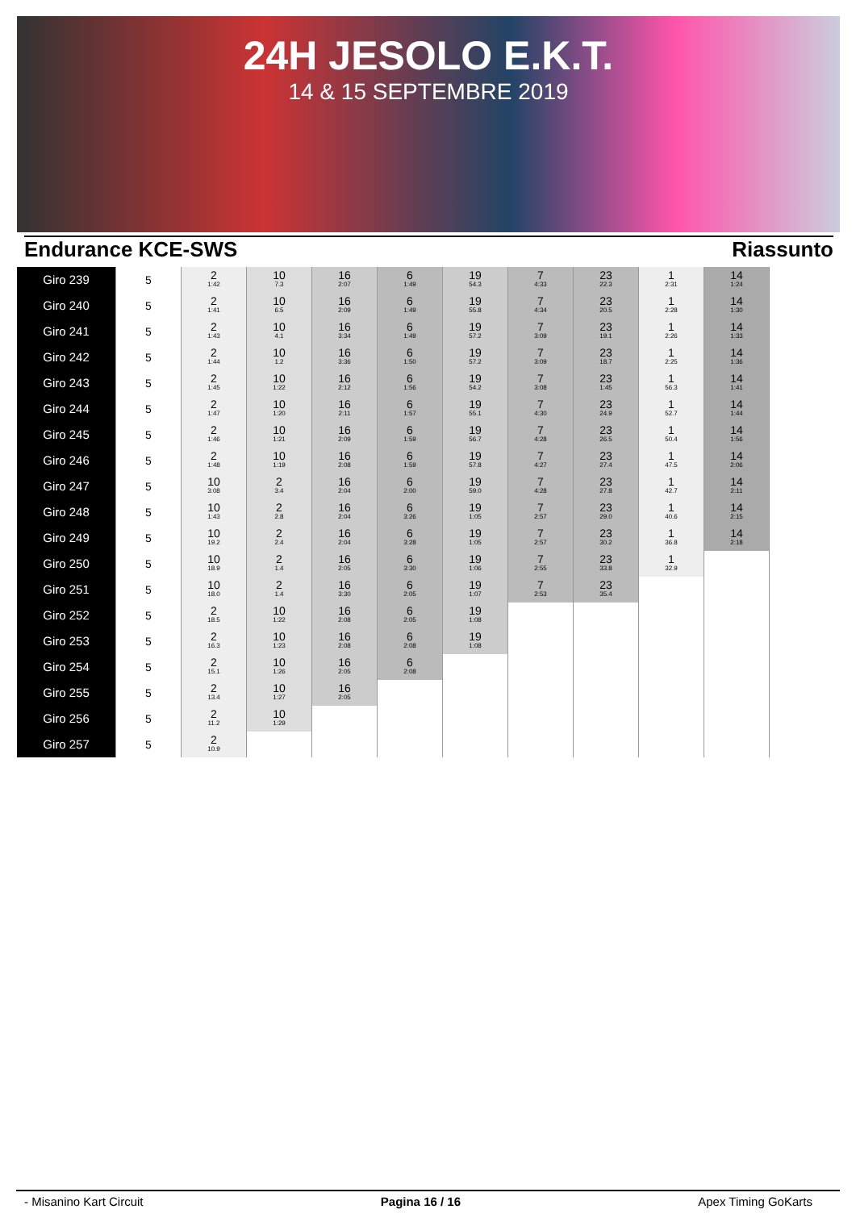24H JESOLO E.K.T.
14 & 15 SEPTEMBRE 2019
Endurance KCE-SWS Riassunto
| Giro 239 | 5 | 2 1:42 | 10 7.3 | 16 2:07 | 6 1:49 | 19 54.3 | 7 4:33 | 23 22.3 | 1 2:31 | 14 1:24 |
| Giro 240 | 5 | 2 1:41 | 10 6.5 | 16 2:09 | 6 1:49 | 19 55.8 | 7 4:34 | 23 20.5 | 1 2:28 | 14 1:30 |
| Giro 241 | 5 | 2 1:43 | 10 4.1 | 16 3:34 | 6 1:49 | 19 57.2 | 7 3:09 | 23 19.1 | 1 2:26 | 14 1:33 |
| Giro 242 | 5 | 2 1:44 | 10 1.2 | 16 3:36 | 6 1:50 | 19 57.2 | 7 3:09 | 23 18.7 | 1 2:25 | 14 1:36 |
| Giro 243 | 5 | 2 1:45 | 10 1:22 | 16 2:12 | 6 1:56 | 19 54.2 | 7 3:08 | 23 1:45 | 1 56.3 | 14 1:41 |
| Giro 244 | 5 | 2 1:47 | 10 1:20 | 16 2:11 | 6 1:57 | 19 55.1 | 7 4:30 | 23 24.9 | 1 52.7 | 14 1:44 |
| Giro 245 | 5 | 2 1:46 | 10 1:21 | 16 2:09 | 6 1:59 | 19 56.7 | 7 4:28 | 23 26.5 | 1 50.4 | 14 1:56 |
| Giro 246 | 5 | 2 1:48 | 10 1:19 | 16 2:08 | 6 1:59 | 19 57.8 | 7 4:27 | 23 27.4 | 1 47.5 | 14 2:06 |
| Giro 247 | 5 | 10 3:08 | 2 3.4 | 16 2:04 | 6 2:00 | 19 59.0 | 7 4:28 | 23 27.8 | 1 42.7 | 14 2:11 |
| Giro 248 | 5 | 10 1:43 | 2 2.8 | 16 2:04 | 6 3:26 | 19 1:05 | 7 2:57 | 23 29.0 | 1 40.6 | 14 2:15 |
| Giro 249 | 5 | 10 19.2 | 2 2.4 | 16 2:04 | 6 3:28 | 19 1:05 | 7 2:57 | 23 30.2 | 1 36.8 | 14 2:18 |
| Giro 250 | 5 | 10 18.9 | 2 1.4 | 16 2:05 | 6 3:30 | 19 1:06 | 7 2:55 | 23 33.8 | 1 32.9 | |
| Giro 251 | 5 | 10 18.0 | 2 1.4 | 16 3:30 | 6 2:05 | 19 1:07 | 7 2:53 | 23 35.4 | | |
| Giro 252 | 5 | 2 18.5 | 10 1:22 | 16 2:08 | 6 2:05 | 19 1:08 | | | | |
| Giro 253 | 5 | 2 16.3 | 10 1:23 | 16 2:08 | 6 2:08 | 19 1:08 | | | | |
| Giro 254 | 5 | 2 15.1 | 10 1:26 | 16 2:05 | 6 2:08 | | | | | |
| Giro 255 | 5 | 2 13.4 | 10 1:27 | 16 2:05 | | | | | | |
| Giro 256 | 5 | 2 11.2 | 10 1:29 | | | | | | | |
| Giro 257 | 5 | 2 10.9 | | | | | | | | |
- Misanino Kart Circuit Pagina 16 / 16 Apex Timing GoKarts